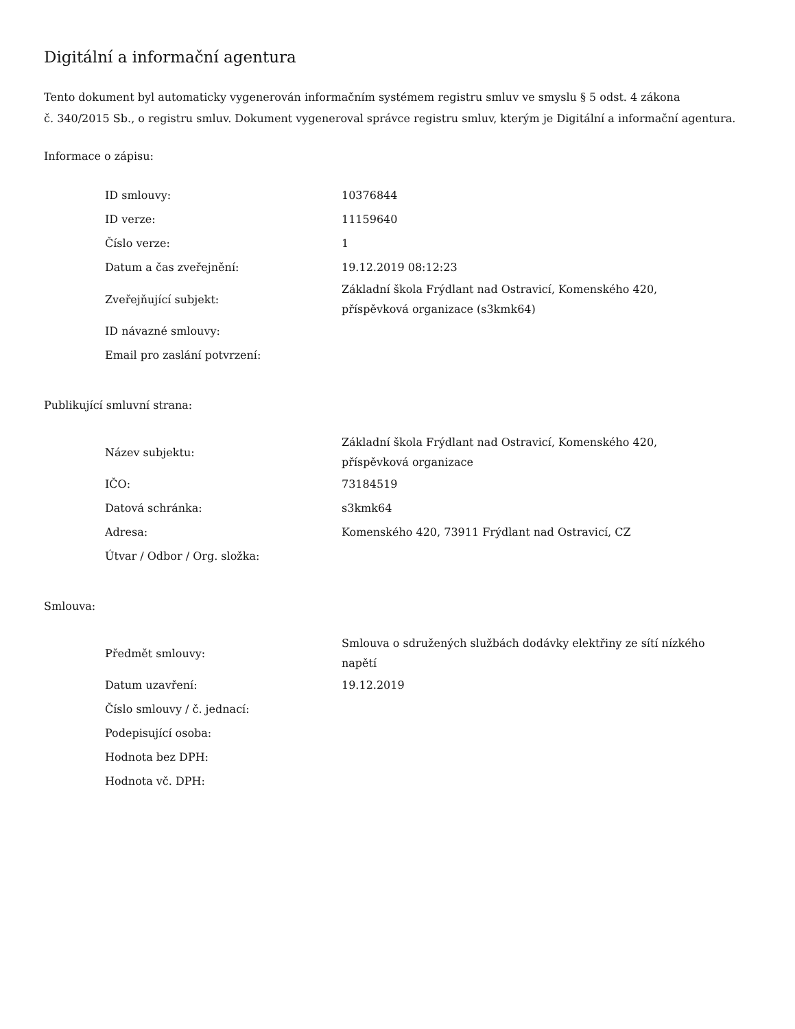Digitální a informační agentura
Tento dokument byl automaticky vygenerován informačním systémem registru smluv ve smyslu § 5 odst. 4 zákona
č. 340/2015 Sb., o registru smluv. Dokument vygeneroval správce registru smluv, kterým je Digitální a informační agentura.
Informace o zápisu:
| ID smlouvy: | 10376844 |
| ID verze: | 11159640 |
| Číslo verze: | 1 |
| Datum a čas zveřejnění: | 19.12.2019 08:12:23 |
| Zveřejňující subjekt: | Základní škola Frýdlant nad Ostravicí, Komenského 420, příspěvková organizace (s3kmk64) |
| ID návazné smlouvy: | |
| Email pro zaslání potvrzení: | |
Publikující smluvní strana:
| Název subjektu: | Základní škola Frýdlant nad Ostravicí, Komenského 420, příspěvková organizace |
| IČO: | 73184519 |
| Datová schránka: | s3kmk64 |
| Adresa: | Komenského 420, 73911 Frýdlant nad Ostravicí, CZ |
| Útvar / Odbor / Org. složka: | |
Smlouva:
| Předmět smlouvy: | Smlouva o sdružených službách dodávky elektřiny ze sítí nízkého napětí |
| Datum uzavření: | 19.12.2019 |
| Číslo smlouvy / č. jednací: | |
| Podepisující osoba: | |
| Hodnota bez DPH: | |
| Hodnota vč. DPH: | |